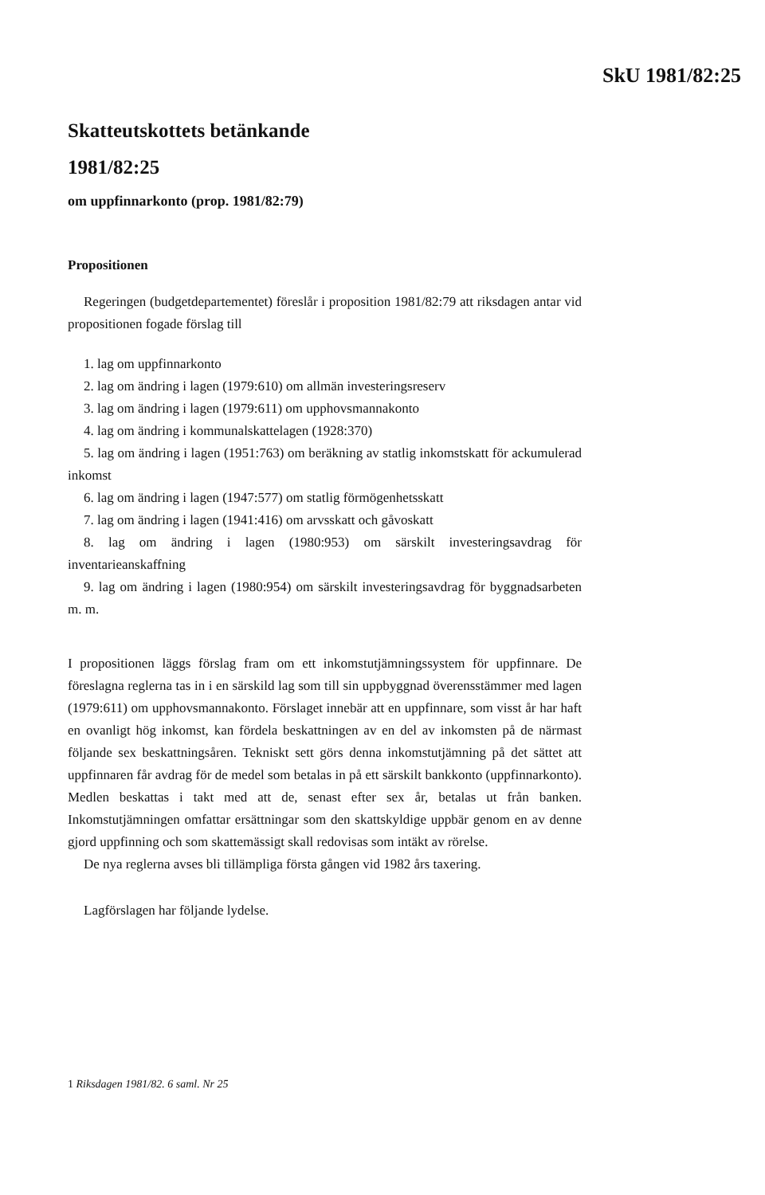SkU 1981/82:25
Skatteutskottets betänkande
1981/82:25
om uppfinnarkonto (prop. 1981/82:79)
Propositionen
Regeringen (budgetdepartementet) föreslår i proposition 1981/82:79 att riksdagen antar vid propositionen fogade förslag till
1. lag om uppfinnarkonto
2. lag om ändring i lagen (1979:610) om allmän investeringsreserv
3. lag om ändring i lagen (1979:611) om upphovsmannakonto
4. lag om ändring i kommunalskattelagen (1928:370)
5. lag om ändring i lagen (1951:763) om beräkning av statlig inkomstskatt för ackumulerad inkomst
6. lag om ändring i lagen (1947:577) om statlig förmögenhetsskatt
7. lag om ändring i lagen (1941:416) om arvsskatt och gåvoskatt
8. lag om ändring i lagen (1980:953) om särskilt investeringsavdrag för inventarieanskaffning
9. lag om ändring i lagen (1980:954) om särskilt investeringsavdrag för byggnadsarbeten m. m.
I propositionen läggs förslag fram om ett inkomstutjämningssystem för uppfinnare. De föreslagna reglerna tas in i en särskild lag som till sin uppbyggnad överensstämmer med lagen (1979:611) om upphovsmannakonto. Förslaget innebär att en uppfinnare, som visst år har haft en ovanligt hög inkomst, kan fördela beskattningen av en del av inkomsten på de närmast följande sex beskattningsåren. Tekniskt sett görs denna inkomstutjämning på det sättet att uppfinnaren får avdrag för de medel som betalas in på ett särskilt bankkonto (uppfinnarkonto). Medlen beskattas i takt med att de, senast efter sex år, betalas ut från banken. Inkomstutjämningen omfattar ersättningar som den skattskyldige uppbär genom en av denne gjord uppfinning och som skattemässigt skall redovisas som intäkt av rörelse.
De nya reglerna avses bli tillämpliga första gången vid 1982 års taxering.
Lagförslagen har följande lydelse.
1 Riksdagen 1981/82. 6 saml. Nr 25